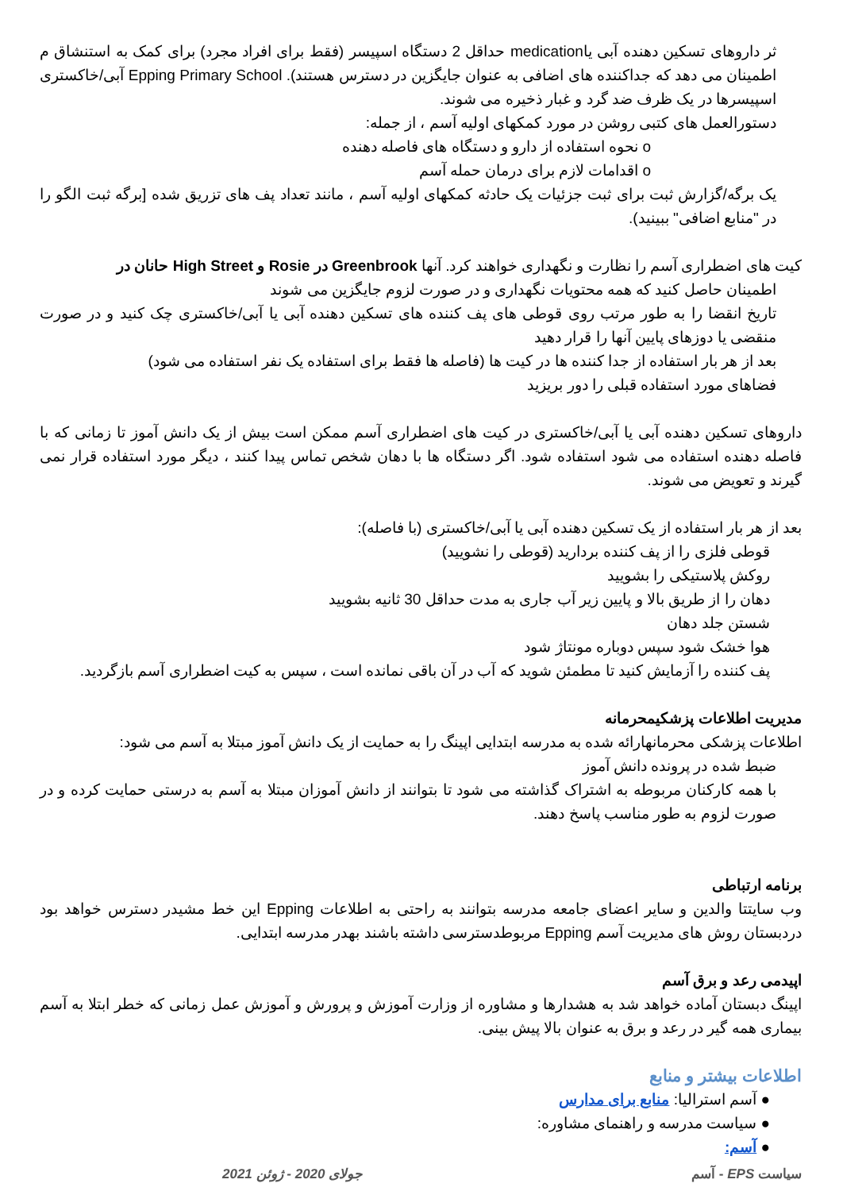ثر داروهای تسکین دهنده آبی یاmedication حداقل 2 دستگاه اسپیسر (فقط برای افراد مجرد) برای کمک به استنشاق م اطمینان می دهد که جداکننده های اضافی به عنوان جایگزین در دسترس هستند). Epping Primary School آبی/خاکستری اسپیسرها در یک ظرف ضد گرد و غبار ذخیره می شوند.
دستورالعمل های کتبی روشن در مورد کمکهای اولیه آسم ، از جمله:
o نحوه استفاده از دارو و دستگاه های فاصله دهنده
o اقدامات لازم برای درمان حمله آسم
یک برگه/گزارش ثبت برای ثبت جزئیات یک حادثه کمکهای اولیه آسم ، مانند تعداد پف های تزریق شده [برگه ثبت الگو را در "منابع اضافی" ببینید).
کیت های اضطراری آسم را نظارت و نگهداری خواهند کرد. آنها Greenbrook در Rosie و High Street حانان در
اطمینان حاصل کنید که همه محتویات نگهداری و در صورت لزوم جایگزین می شوند
تاریخ انقضا را به طور مرتب روی قوطی های پف کننده های تسکین دهنده آبی یا آبی/خاکستری چک کنید و در صورت منقضی یا دوزهای پایین آنها را قرار دهید
بعد از هر بار استفاده از جدا کننده ها در کیت ها (فاصله ها فقط برای استفاده یک نفر استفاده می شود)
فضاهای مورد استفاده قبلی را دور بریزید
داروهای تسکین دهنده آبی یا آبی/خاکستری در کیت های اضطراری آسم ممکن است بیش از یک دانش آموز تا زمانی که با فاصله دهنده استفاده می شود استفاده شود. اگر دستگاه ها با دهان شخص تماس پیدا کنند ، دیگر مورد استفاده قرار نمی گیرند و تعویض می شوند.
بعد از هر بار استفاده از یک تسکین دهنده آبی یا آبی/خاکستری (با فاصله):
قوطی فلزی را از پف کننده بردارید (قوطی را نشویید)
روکش پلاستیکی را بشویید
دهان را از طریق بالا و پایین زیر آب جاری به مدت حداقل 30 ثانیه بشویید
شستن جلد دهان
هوا خشک شود سپس دوباره مونتاژ شود
پف کننده را آزمایش کنید تا مطمئن شوید که آب در آن باقی نمانده است ، سپس به کیت اضطراری آسم بازگردید.
مدیریت اطلاعات پزشکیمحرمانه
اطلاعات پزشکی محرمانهارائه شده به مدرسه ابتدایی اپینگ را به حمایت از یک دانش آموز مبتلا به آسم می شود:
ضبط شده در پرونده دانش آموز
با همه کارکنان مربوطه به اشتراک گذاشته می شود تا بتوانند از دانش آموزان مبتلا به آسم به درستی حمایت کرده و در صورت لزوم به طور مناسب پاسخ دهند.
برنامه ارتباطی
وب سایتتا والدین و سایر اعضای جامعه مدرسه بتوانند به راحتی به اطلاعات Epping این خط مشیدر دسترس خواهد بود دردبستان روش های مدیریت آسم Epping مربوطدسترسی داشته باشند بهدر مدرسه ابتدایی.
اپیدمی رعد و برق آسم
اپینگ دبستان آماده خواهد شد به هشدارها و مشاوره از وزارت آموزش و پرورش و آموزش عمل زمانی که خطر ابتلا به آسم بیماری همه گیر در رعد و برق به عنوان بالا پیش بینی.
اطلاعات بیشتر و منابع
● آسم استرالیا: منابع برای مدارس
● سیاست مدرسه و راهنمای مشاوره:
● آسم:
سیاست EPS - آسم جولای 2020 - ژوئن 2021